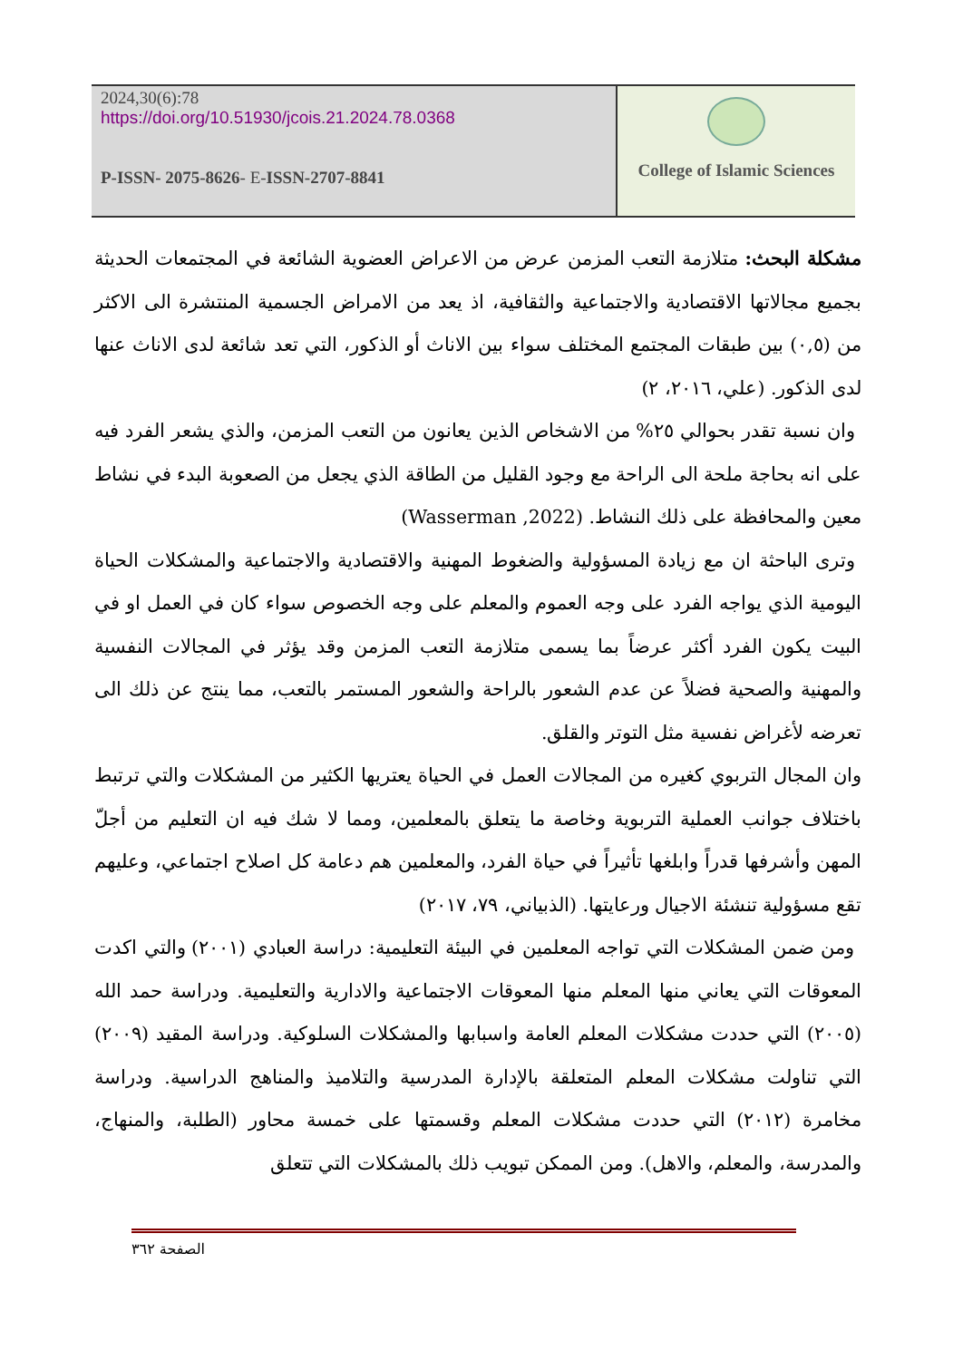2024,30(6):78
https://doi.org/10.51930/jcois.21.2024.78.0368
P-ISSN- 2075-8626- E-ISSN-2707-8841
College of Islamic Sciences
مشكلة البحث: متلازمة التعب المزمن عرض من الاعراض العضوية الشائعة في المجتمعات الحديثة بجميع مجالاتها الاقتصادية والاجتماعية والثقافية، اذ يعد من الامراض الجسمية المنتشرة الى الاكثر من (٠,٥) بين طبقات المجتمع المختلف سواء بين الاناث أو الذكور، التي تعد شائعة لدى الاناث عنها لدى الذكور. (علي، ٢٠١٦، ٢)
وان نسبة تقدر بحوالي ٢٥% من الاشخاص الذين يعانون من التعب المزمن، والذي يشعر الفرد فيه على انه بحاجة ملحة الى الراحة مع وجود القليل من الطاقة الذي يجعل من الصعوبة البدء في نشاط معين والمحافظة على ذلك النشاط. (Wasserman ,2022)
وترى الباحثة ان مع زيادة المسؤولية والضغوط المهنية والاقتصادية والاجتماعية والمشكلات الحياة اليومية الذي يواجه الفرد على وجه العموم والمعلم على وجه الخصوص سواء كان في العمل او في البيت يكون الفرد أكثر عرضاً بما يسمى متلازمة التعب المزمن وقد يؤثر في المجالات النفسية والمهنية والصحية فضلاً عن عدم الشعور بالراحة والشعور المستمر بالتعب، مما ينتج عن ذلك الى تعرضه لأغراض نفسية مثل التوتر والقلق.
وان المجال التربوي كغيره من المجالات العمل في الحياة يعتريها الكثير من المشكلات والتي ترتبط باختلاف جوانب العملية التربوية وخاصة ما يتعلق بالمعلمين، ومما لا شك فيه ان التعليم من أجلّ المهن وأشرفها قدراً وابلغها تأثيراً في حياة الفرد، والمعلمين هم دعامة كل اصلاح اجتماعي، وعليهم تقع مسؤولية تنشئة الاجيال ورعايتها. (الذبياني، ٧٩، ٢٠١٧)
ومن ضمن المشكلات التي تواجه المعلمين في البيئة التعليمية: دراسة العبادي (٢٠٠١) والتي اكدت المعوقات التي يعاني منها المعلم منها المعوقات الاجتماعية والادارية والتعليمية. ودراسة حمد الله (٢٠٠٥) التي حددت مشكلات المعلم العامة واسبابها والمشكلات السلوكية. ودراسة المقيد (٢٠٠٩) التي تناولت مشكلات المعلم المتعلقة بالإدارة المدرسية والتلاميذ والمناهج الدراسية. ودراسة مخامرة (٢٠١٢) التي حددت مشكلات المعلم وقسمتها على خمسة محاور (الطلبة، والمنهاج، والمدرسة، والمعلم، والاهل). ومن الممكن تبويب ذلك بالمشكلات التي تتعلق
الصفحة ٣٦٢